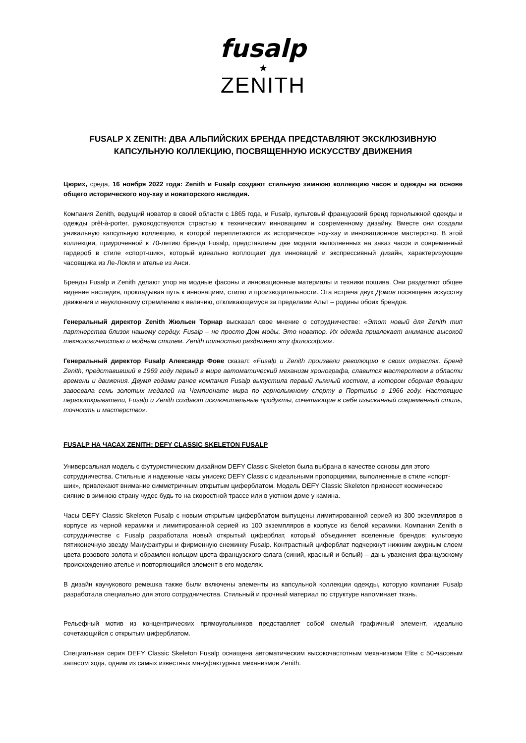fusalp
★
ZENITH
FUSALP X ZENITH: ДВА АЛЬПИЙСКИХ БРЕНДА ПРЕДСТАВЛЯЮТ ЭКСКЛЮЗИВНУЮ КАПСУЛЬНУЮ КОЛЛЕКЦИЮ, ПОСВЯЩЕННУЮ ИСКУССТВУ ДВИЖЕНИЯ
Цюрих, среда, 16 ноября 2022 года: Zenith и Fusalp создают стильную зимнюю коллекцию часов и одежды на основе общего исторического ноу-хау и новаторского наследия.
Компания Zenith, ведущий новатор в своей области с 1865 года, и Fusalp, культовый французский бренд горнолыжной одежды и одежды prêt-à-porter, руководствуются страстью к техническим инновациям и современному дизайну. Вместе они создали уникальную капсульную коллекцию, в которой переплетаются их историческое ноу-хау и инновационное мастерство. В этой коллекции, приуроченной к 70-летию бренда Fusalp, представлены две модели выполненных на заказ часов и современный гардероб в стиле «спорт-шик», который идеально воплощает дух инноваций и экспрессивный дизайн, характеризующие часовщика из Ле-Локля и ателье из Анси.
Бренды Fusalp и Zenith делают упор на модные фасоны и инновационные материалы и техники пошива. Они разделяют общее видение наследия, прокладывая путь к инновациям, стилю и производительности. Эта встреча двух Домов посвящена искусству движения и неуклонному стремлению к величию, откликающемуся за пределами Альп – родины обоих брендов.
Генеральный директор Zenith Жюльен Торнар высказал свое мнение о сотрудничестве: «Этот новый для Zenith тип партнерства близок нашему сердцу. Fusalp – не просто Дом моды. Это новатор. Их одежда привлекает внимание высокой технологичностью и модным стилем. Zenith полностью разделяет эту философию».
Генеральный директор Fusalp Александр Фове сказал: «Fusalp и Zenith произвели революцию в своих отраслях. Бренд Zenith, представивший в 1969 году первый в мире автоматический механизм хронографа, славится мастерством в области времени и движения. Двумя годами ранее компания Fusalp выпустила первый лыжный костюм, в котором сборная Франции завоевала семь золотых медалей на Чемпионате мира по горнолыжному спорту в Портильо в 1966 году. Настоящие первооткрыватели, Fusalp и Zenith создают исключительные продукты, сочетающие в себе изысканный современный стиль, точность и мастерство».
FUSALP НА ЧАСАХ ZENITH: DEFY CLASSIC SKELETON FUSALP
Универсальная модель с футуристическим дизайном DEFY Classic Skeleton была выбрана в качестве основы для этого сотрудничества. Стильные и надежные часы унисекс DEFY Classic с идеальными пропорциями, выполненные в стиле «спорт-шик», привлекают внимание симметричным открытым циферблатом. Модель DEFY Classic Skeleton привнесет космическое сияние в зимнюю страну чудес будь то на скоростной трассе или в уютном доме у камина.
Часы DEFY Classic Skeleton Fusalp с новым открытым циферблатом выпущены лимитированной серией из 300 экземпляров в корпусе из черной керамики и лимитированной серией из 100 экземпляров в корпусе из белой керамики. Компания Zenith в сотрудничестве с Fusalp разработала новый открытый циферблат, который объединяет вселенные брендов: культовую пятиконечную звезду Мануфактуры и фирменную снежинку Fusalp. Контрастный циферблат подчеркнут нижним ажурным слоем цвета розового золота и обрамлен кольцом цвета французского флага (синий, красный и белый) – дань уважения французскому происхождению ателье и повторяющийся элемент в его моделях.
В дизайн каучукового ремешка также были включены элементы из капсульной коллекции одежды, которую компания Fusalp разработала специально для этого сотрудничества. Стильный и прочный материал по структуре напоминает ткань.
Рельефный мотив из концентрических прямоугольников представляет собой смелый графичный элемент, идеально сочетающийся с открытым циферблатом.
Специальная серия DEFY Classic Skeleton Fusalp оснащена автоматическим высокочастотным механизмом Elite с 50-часовым запасом хода, одним из самых известных мануфактурных механизмов Zenith.